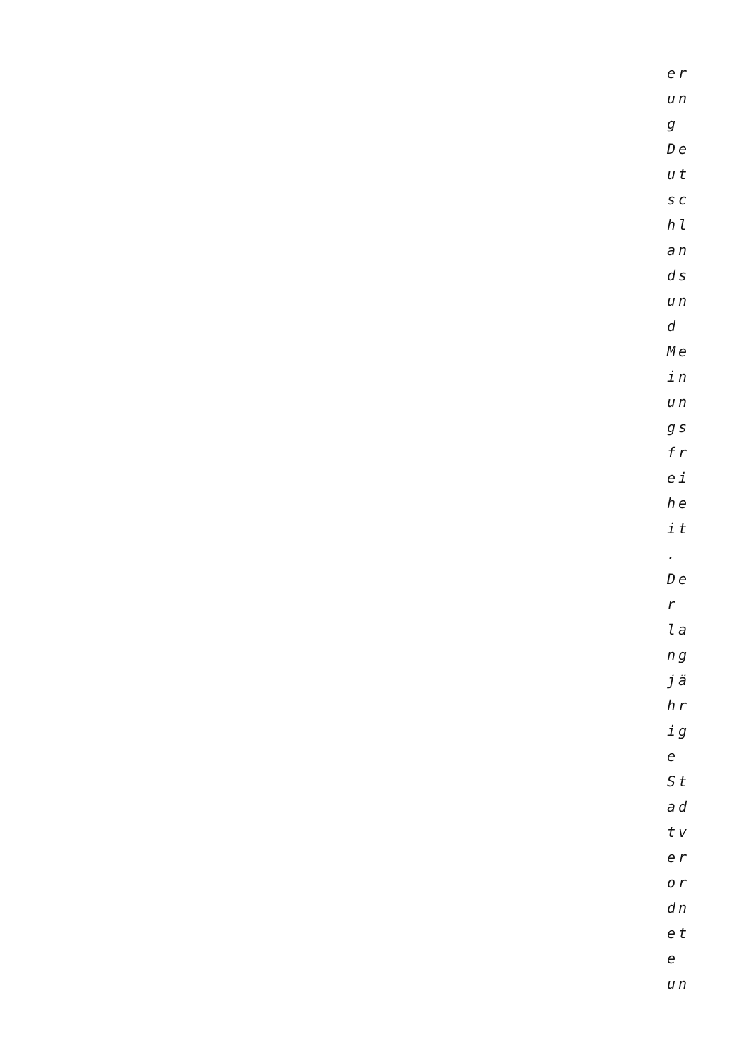er
un
g
De
ut
sc
hl
an
ds
un
d
Me
in
un
gs
fr
ei
he
it
.
De
r
la
ng
jä
hr
ig
e
St
ad
tv
er
or
dn
et
e
un